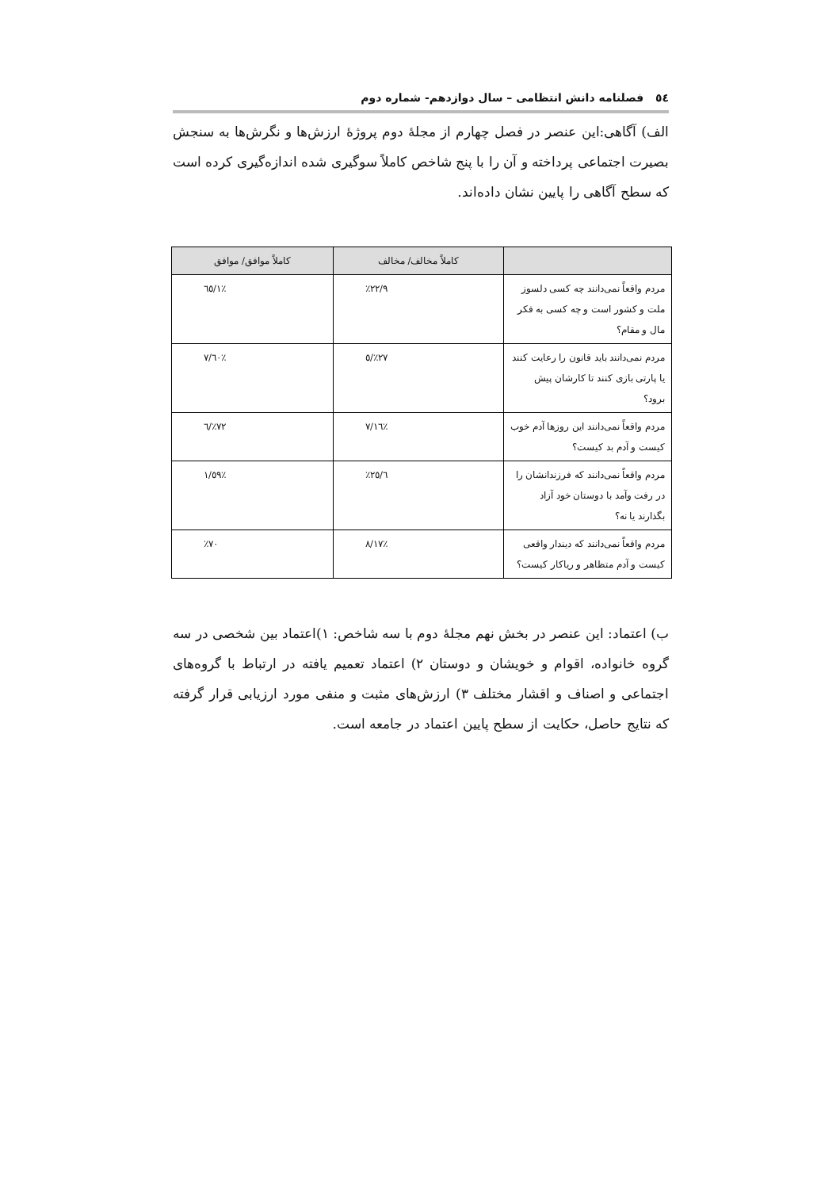٥٤ فصلنامه دانش انتظامی – سال دوازدهم- شماره دوم
الف) آگاهی:این عنصر در فصل چهارم از مجلهٔ دوم پروژهٔ ارزش‌ها و نگرش‌ها به سنجش بصیرت اجتماعی پرداخته و آن را با پنج شاخص کاملاً سوگیری شده اندازه‌گیری کرده است که سطح آگاهی را پایین نشان داده‌اند.
| | کاملاً مخالف/ مخالف | کاملاً موافق/ موافق |
| --- | --- | --- |
| مردم واقعاً نمی‌دانند چه کسی دلسوز ملت و کشور است و چه کسی به فکر مال و مقام؟ | ٪۲۲/۹ | ٪٦٥/١ |
| مردم نمی‌دانند باید قانون را رعایت کنند یا پارتی بازی کنند تا کارشان پیش برود؟ | ٪۲۷/٥ | ٪٦٠/۷ |
| مردم واقعاً نمی‌دانند این روزها آدم خوب کیست و آدم بد کیست؟ | ٪١٦/۷ | ٪۷۲/٦ |
| مردم واقعاً نمی‌دانند که فرزندانشان را در رفت وآمد با دوستان خود آزاد بگذارند یا نه؟ | ٪۲٥/٦ | ٪٥۹/١ |
| مردم واقعاً نمی‌دانند که دیندار واقعی کیست و آدم متظاهر و ریاکار کیست؟ | ٪١۷/٨ | ٪۷٠ |
ب) اعتماد: این عنصر در بخش نهم مجلهٔ دوم با سه شاخص: ١)اعتماد بین شخصی در سه گروه خانواده، اقوام و خویشان و دوستان ۲) اعتماد تعمیم یافته در ارتباط با گروه‌های اجتماعی و اصناف و اقشار مختلف ۳) ارزش‌های مثبت و منفی مورد ارزیابی قرار گرفته که نتایج حاصل، حکایت از سطح پایین اعتماد در جامعه است.